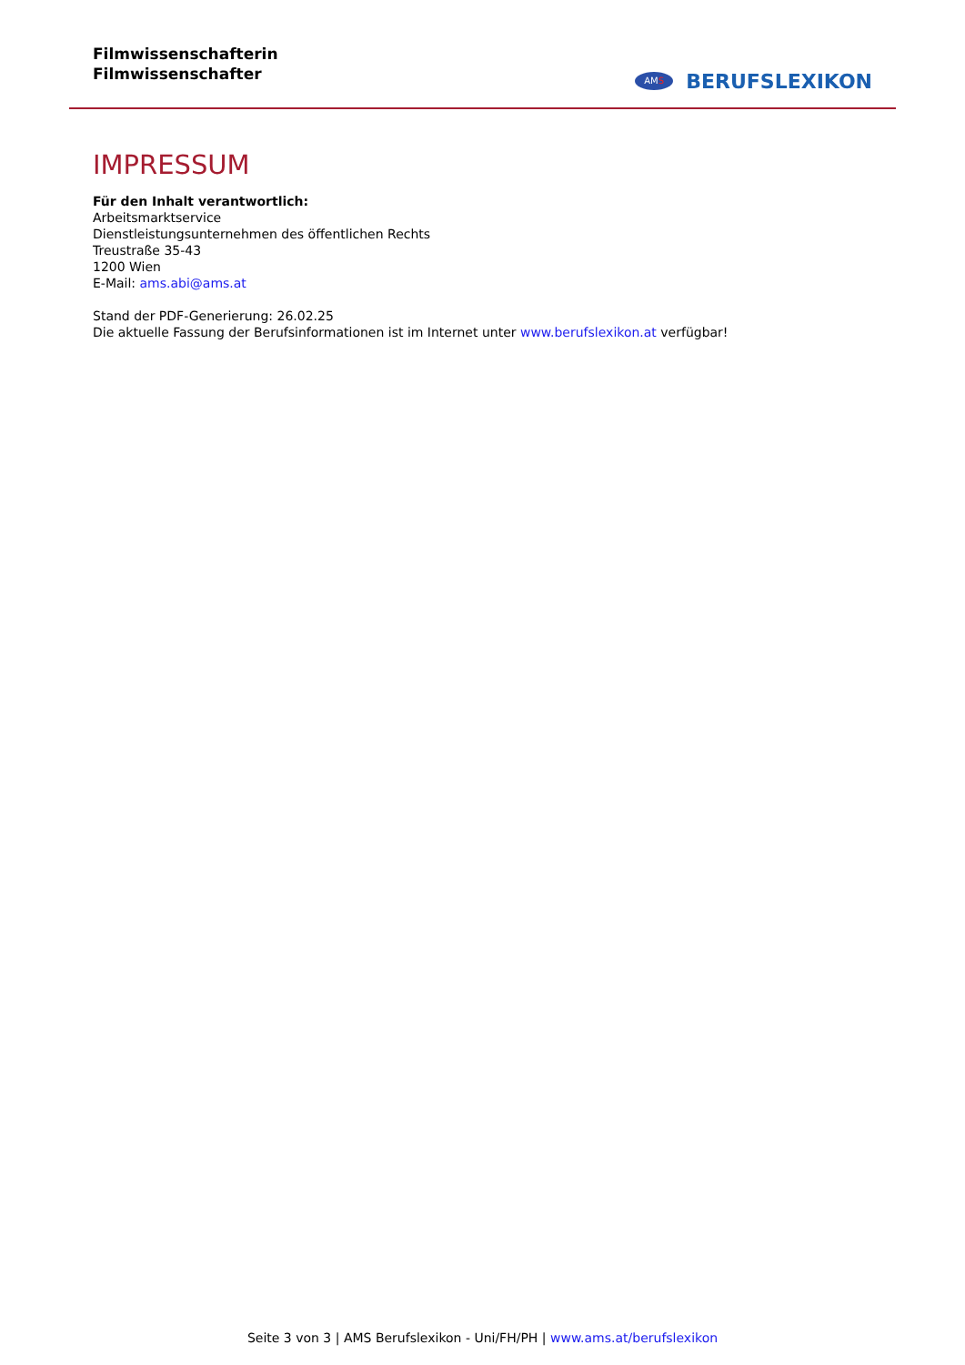Filmwissenschafterin
Filmwissenschafter
AMS
BERUFSLEXIKON
IMPRESSUM
Für den Inhalt verantwortlich:
Arbeitsmarktservice
Dienstleistungsunternehmen des öffentlichen Rechts
Treustraße 35-43
1200 Wien
E-Mail: ams.abi@ams.at
Stand der PDF-Generierung: 26.02.25
Die aktuelle Fassung der Berufsinformationen ist im Internet unter www.berufslexikon.at verfügbar!
Seite 3 von 3 | AMS Berufslexikon - Uni/FH/PH | www.ams.at/berufslexikon